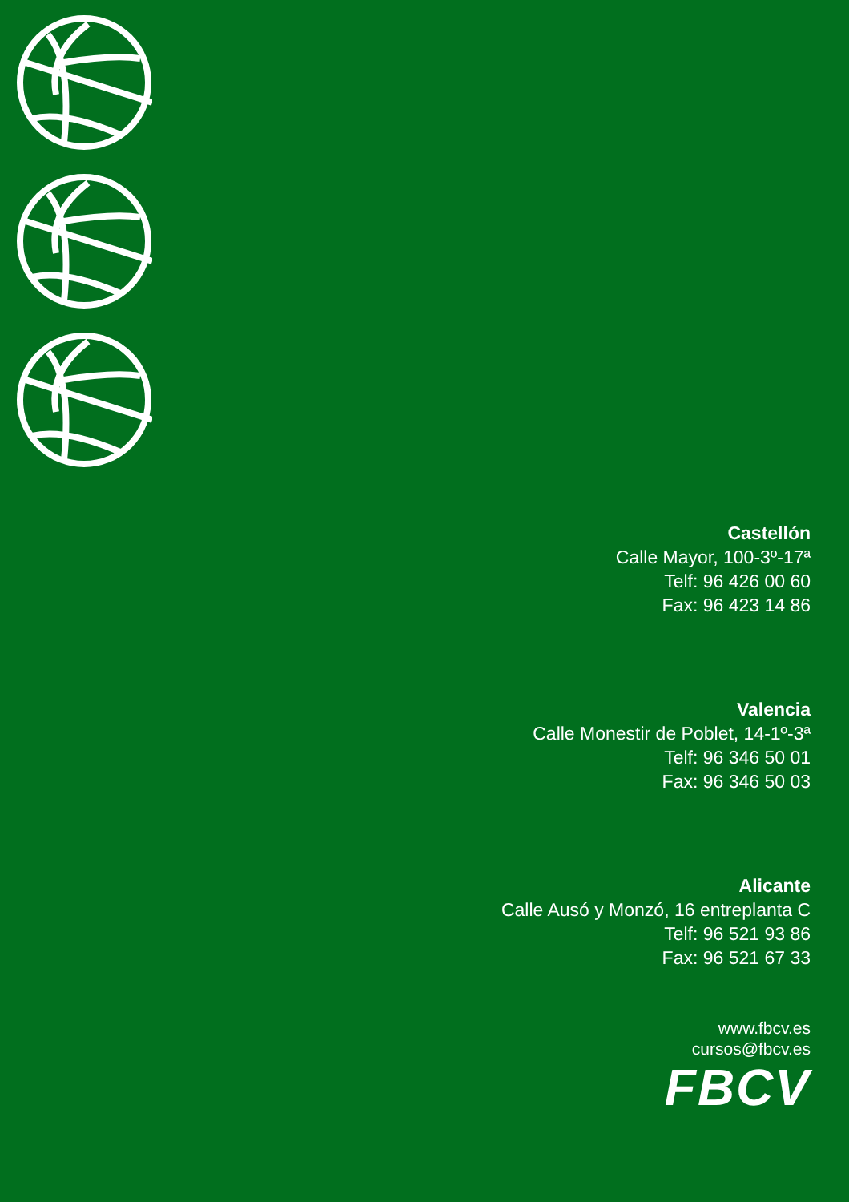Castellón
Calle Mayor, 100-3º-17ª
Telf: 96 426 00 60
Fax: 96 423 14 86
Valencia
Calle Monestir de Poblet, 14-1º-3ª
Telf: 96 346 50 01
Fax: 96 346 50 03
Alicante
Calle Ausó y Monzó, 16 entreplanta C
Telf: 96 521 93 86
Fax: 96 521 67 33
www.fbcv.es
cursos@fbcv.es
FBCV